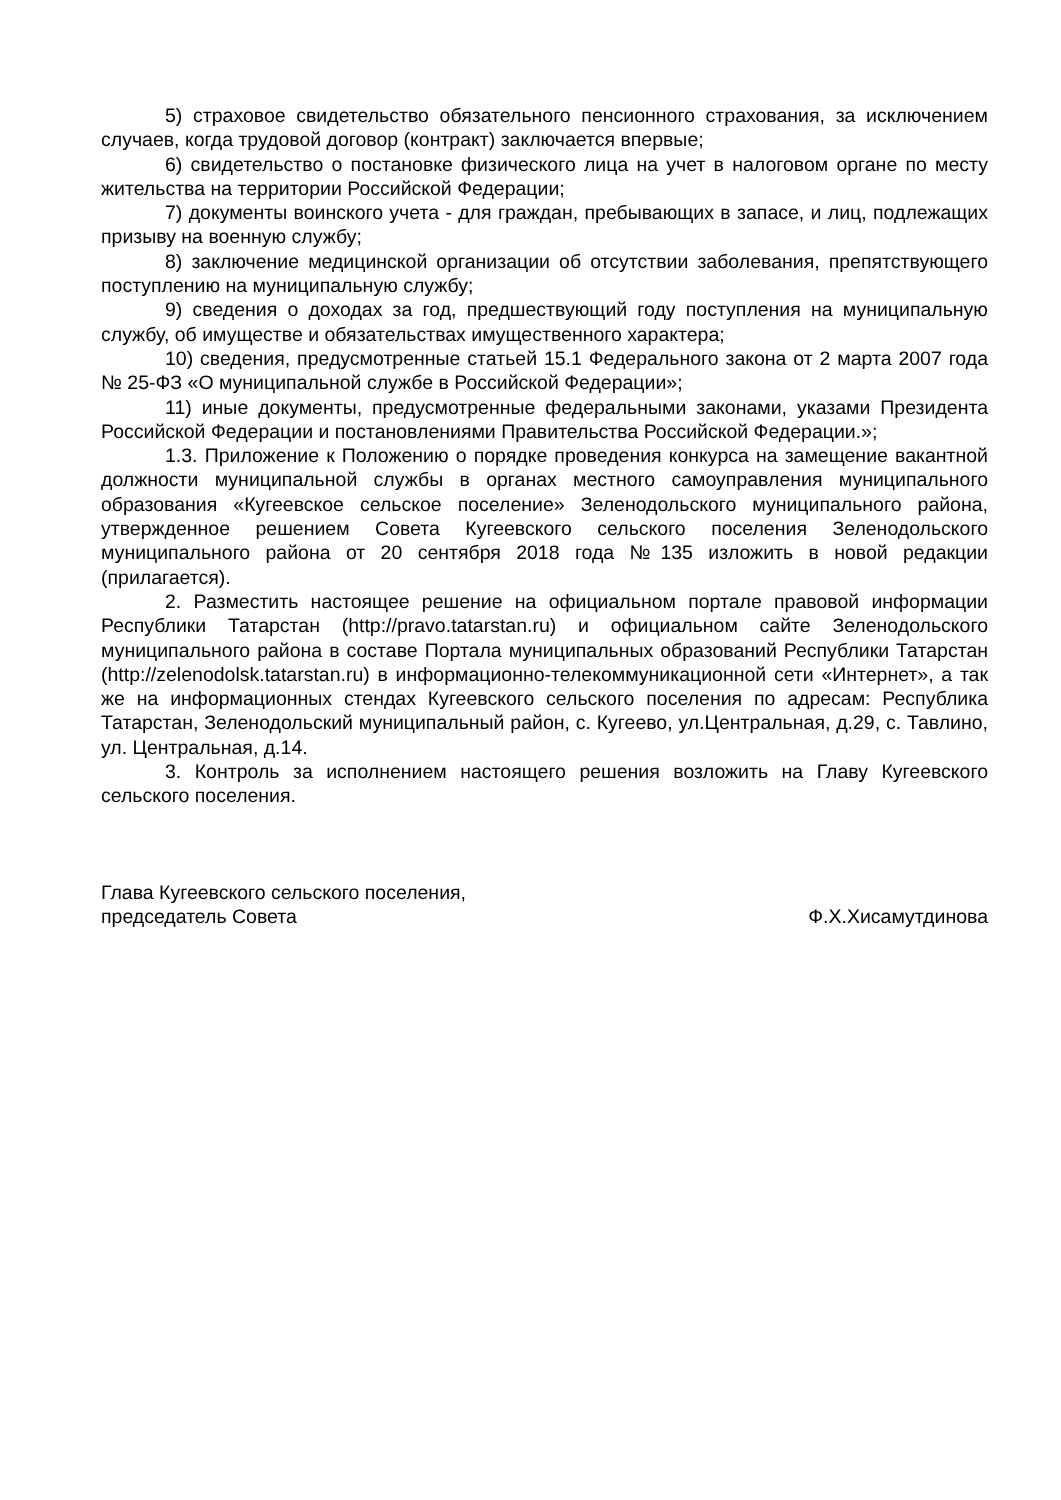5) страховое свидетельство обязательного пенсионного страхования, за исключением случаев, когда трудовой договор (контракт) заключается впервые;
6) свидетельство о постановке физического лица на учет в налоговом органе по месту жительства на территории Российской Федерации;
7) документы воинского учета - для граждан, пребывающих в запасе, и лиц, подлежащих призыву на военную службу;
8) заключение медицинской организации об отсутствии заболевания, препятствующего поступлению на муниципальную службу;
9) сведения о доходах за год, предшествующий году поступления на муниципальную службу, об имуществе и обязательствах имущественного характера;
10) сведения, предусмотренные статьей 15.1 Федерального закона от 2 марта 2007 года № 25-ФЗ «О муниципальной службе в Российской Федерации»;
11) иные документы, предусмотренные федеральными законами, указами Президента Российской Федерации и постановлениями Правительства Российской Федерации.»;
1.3. Приложение к Положению о порядке проведения конкурса на замещение вакантной должности муниципальной службы в органах местного самоуправления муниципального образования «Кугеевское сельское поселение» Зеленодольского муниципального района, утвержденное решением Совета Кугеевского сельского поселения Зеленодольского муниципального района от 20 сентября 2018 года №135 изложить в новой редакции (прилагается).
2. Разместить настоящее решение на официальном портале правовой информации Республики Татарстан (http://pravo.tatarstan.ru) и официальном сайте Зеленодольского муниципального района в составе Портала муниципальных образований Республики Татарстан (http://zelenodolsk.tatarstan.ru) в информационно-телекоммуникационной сети «Интернет», а так же на информационных стендах Кугеевского сельского поселения по адресам: Республика Татарстан, Зеленодольский муниципальный район, с. Кугеево, ул.Центральная, д.29, с. Тавлино, ул. Центральная, д.14.
3. Контроль за исполнением настоящего решения возложить на Главу Кугеевского сельского поселения.
Глава Кугеевского сельского поселения,
председатель Совета
Ф.Х.Хисамутдинова